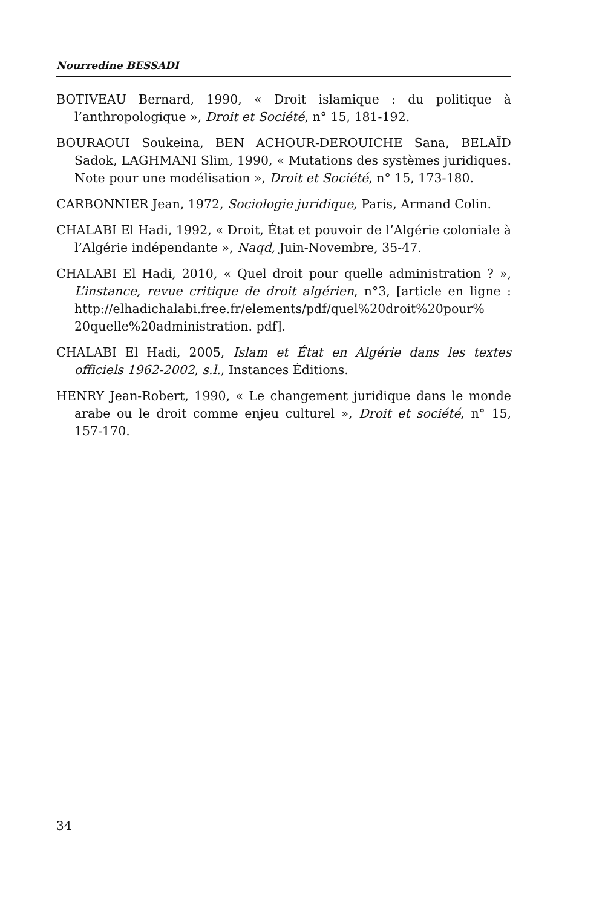Nourredine BESSADI
BOTIVEAU Bernard, 1990, « Droit islamique : du politique à l’anthropologique », Droit et Société, n° 15, 181-192.
BOURAOUI Soukeina, BEN ACHOUR-DEROUICHE Sana, BELAÏD Sadok, LAGHMANI Slim, 1990, « Mutations des systèmes juridiques. Note pour une modélisation », Droit et Société, n° 15, 173-180.
CARBONNIER Jean, 1972, Sociologie juridique, Paris, Armand Colin.
CHALABI El Hadi, 1992, « Droit, État et pouvoir de l’Algérie coloniale à l’Algérie indépendante », Naqd, Juin-Novembre, 35-47.
CHALABI El Hadi, 2010, « Quel droit pour quelle administration ? », L’instance, revue critique de droit algérien, n°3, [article en ligne : http://elhadichalabi.free.fr/elements/pdf/quel%20droit%20pour% 20quelle%20administration. pdf].
CHALABI El Hadi, 2005, Islam et État en Algérie dans les textes officiels 1962-2002, s.l., Instances Éditions.
HENRY Jean-Robert, 1990, « Le changement juridique dans le monde arabe ou le droit comme enjeu culturel », Droit et société, n° 15, 157-170.
34